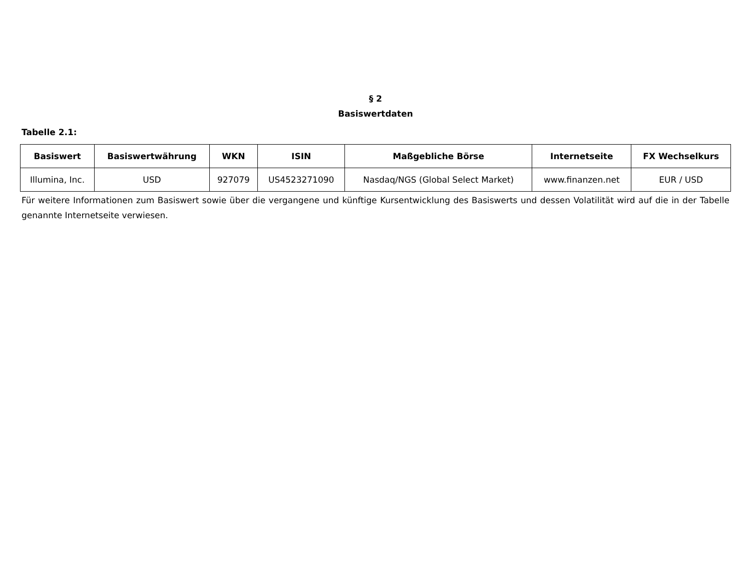§ 2
Basiswertdaten
Tabelle 2.1:
| Basiswert | Basiswertwährung | WKN | ISIN | Maßgebliche Börse | Internetseite | FX Wechselkurs |
| --- | --- | --- | --- | --- | --- | --- |
| Illumina, Inc. | USD | 927079 | US4523271090 | Nasdaq/NGS (Global Select Market) | www.finanzen.net | EUR / USD |
Für weitere Informationen zum Basiswert sowie über die vergangene und künftige Kursentwicklung des Basiswerts und dessen Volatilität wird auf die in der Tabelle genannte Internetseite verwiesen.